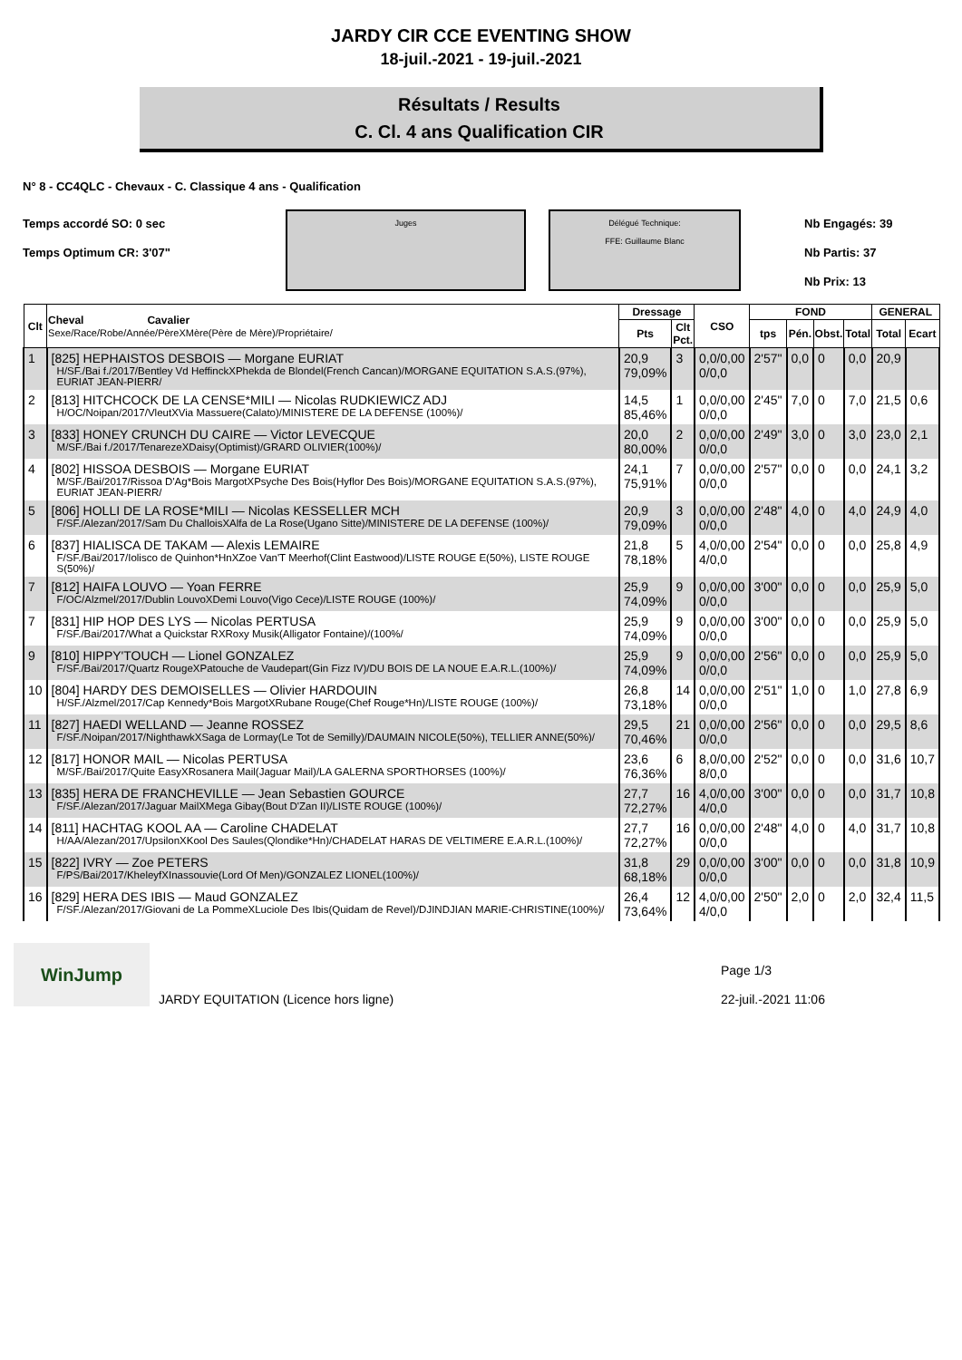JARDY CIR CCE EVENTING SHOW
18-juil.-2021 - 19-juil.-2021
Résultats / Results
C. Cl. 4 ans Qualification CIR
N° 8 - CC4QLC - Chevaux - C. Classique 4 ans - Qualification
Temps accordé SO: 0 sec
Temps Optimum CR: 3'07"
Juges Délégué Technique:
FFE: Guillaume Blanc
Nb Engagés: 39
Nb Partis: 37
Nb Prix: 13
| Clt | Cheval Cavalier Sexe/Race/Robe/Année/PèreXMère(Père de Mère)/Propriétaire/ | Dressage | | CSO | FOND | | | | GENERAL | |
| --- | --- | --- | --- | --- | --- | --- | --- | --- | --- | --- |
| | | Pts | Clt Pct. | | tps | Pén. | Obst. | Total | Total | Ecart |
| 1 | [825] HEPHAISTOS DESBOIS — Morgane EURIAT H/SF./Bai f./2017/Bentley Vd HeffinckXPhekda de Blondel(French Cancan)/MORGANE EQUITATION S.A.S.(97%), EURIAT JEAN-PIERR/ | 20,9 79,09% | 3 | 0,0/0,00 0/0,0 | 2'57" | 0,0 | 0 | 0,0 | 20,9 | |
| 2 | [813] HITCHCOCK DE LA CENSE*MILI — Nicolas RUDKIEWICZ ADJ H/OC/Noipan/2017/VleutXVia Massuere(Calato)/MINISTERE DE LA DEFENSE (100%)/ | 14,5 85,46% | 1 | 0,0/0,00 0/0,0 | 2'45" | 7,0 | 0 | 7,0 | 21,5 | 0,6 |
| 3 | [833] HONEY CRUNCH DU CAIRE — Victor LEVECQUE M/SF./Bai f./2017/TenarezeXDaisy(Optimist)/GRARD OLIVIER(100%)/ | 20,0 80,00% | 2 | 0,0/0,00 0/0,0 | 2'49" | 3,0 | 0 | 3,0 | 23,0 | 2,1 |
| 4 | [802] HISSOA DESBOIS — Morgane EURIAT M/SF./Bai/2017/Rissoa D'Ag*Bois MargotXPsyche Des Bois(Hyflor Des Bois)/MORGANE EQUITATION S.A.S.(97%), EURIAT JEAN-PIERR/ | 24,1 75,91% | 7 | 0,0/0,00 0/0,0 | 2'57" | 0,0 | 0 | 0,0 | 24,1 | 3,2 |
| 5 | [806] HOLLI DE LA ROSE*MILI — Nicolas KESSELLER MCH F/SF./Alezan/2017/Sam Du ChalloisXAlfa de La Rose(Ugano Sitte)/MINISTERE DE LA DEFENSE (100%)/ | 20,9 79,09% | 3 | 0,0/0,00 0/0,0 | 2'48" | 4,0 | 0 | 4,0 | 24,9 | 4,0 |
| 6 | [837] HIALISCA DE TAKAM — Alexis LEMAIRE F/SF./Bai/2017/Iolisco de Quinhon*HnXZoe Van'T Meerhof(Clint Eastwood)/LISTE ROUGE E(50%), LISTE ROUGE S(50%)/ | 21,8 78,18% | 5 | 4,0/0,00 4/0,0 | 2'54" | 0,0 | 0 | 0,0 | 25,8 | 4,9 |
| 7 | [812] HAIFA LOUVO — Yoan FERRE F/OC/Alzmel/2017/Dublin LouvoXDemi Louvo(Vigo Cece)/LISTE ROUGE (100%)/ | 25,9 74,09% | 9 | 0,0/0,00 0/0,0 | 3'00" | 0,0 | 0 | 0,0 | 25,9 | 5,0 |
| 7 | [831] HIP HOP DES LYS — Nicolas PERTUSA F/SF./Bai/2017/What a Quickstar RXRoxy Musik(Alligator Fontaine)/(100%/ | 25,9 74,09% | 9 | 0,0/0,00 0/0,0 | 3'00" | 0,0 | 0 | 0,0 | 25,9 | 5,0 |
| 9 | [810] HIPPY'TOUCH — Lionel GONZALEZ F/SF./Bai/2017/Quartz RougeXPatouche de Vaudepart(Gin Fizz IV)/DU BOIS DE LA NOUE E.A.R.L.(100%)/ | 25,9 74,09% | 9 | 0,0/0,00 0/0,0 | 2'56" | 0,0 | 0 | 0,0 | 25,9 | 5,0 |
| 10 | [804] HARDY DES DEMOISELLES — Olivier HARDOUIN H/SF./Alzmel/2017/Cap Kennedy*Bois MargotXRubane Rouge(Chef Rouge*Hn)/LISTE ROUGE (100%)/ | 26,8 73,18% | 14 | 0,0/0,00 0/0,0 | 2'51" | 1,0 | 0 | 1,0 | 27,8 | 6,9 |
| 11 | [827] HAEDI WELLAND — Jeanne ROSSEZ F/SF./Noipan/2017/NighthawkXSaga de Lormay(Le Tot de Semilly)/DAUMAIN NICOLE(50%), TELLIER ANNE(50%)/ | 29,5 70,46% | 21 | 0,0/0,00 0/0,0 | 2'56" | 0,0 | 0 | 0,0 | 29,5 | 8,6 |
| 12 | [817] HONOR MAIL — Nicolas PERTUSA M/SF./Bai/2017/Quite EasyXRosanera Mail(Jaguar Mail)/LA GALERNA SPORTHORSES (100%)/ | 23,6 76,36% | 6 | 8,0/0,00 8/0,0 | 2'52" | 0,0 | 0 | 0,0 | 31,6 | 10,7 |
| 13 | [835] HERA DE FRANCHEVILLE — Jean Sebastien GOURCE F/SF./Alezan/2017/Jaguar MailXMega Gibay(Bout D'Zan II)/LISTE ROUGE (100%)/ | 27,7 72,27% | 16 | 4,0/0,00 4/0,0 | 3'00" | 0,0 | 0 | 0,0 | 31,7 | 10,8 |
| 14 | [811] HACHTAG KOOL AA — Caroline CHADELAT H/AA/Alezan/2017/UpsilonXKool Des Saules(Qlondike*Hn)/CHADELAT HARAS DE VELTIMERE E.A.R.L.(100%)/ | 27,7 72,27% | 16 | 0,0/0,00 0/0,0 | 2'48" | 4,0 | 0 | 4,0 | 31,7 | 10,8 |
| 15 | [822] IVRY — Zoe PETERS F/PS/Bai/2017/KheleyfXInassouvie(Lord Of Men)/GONZALEZ LIONEL(100%)/ | 31,8 68,18% | 29 | 0,0/0,00 0/0,0 | 3'00" | 0,0 | 0 | 0,0 | 31,8 | 10,9 |
| 16 | [829] HERA DES IBIS — Maud GONZALEZ F/SF./Alezan/2017/Giovani de La PommeXLuciole Des Ibis(Quidam de Revel)/DJINDJIAN MARIE-CHRISTINE(100%)/ | 26,4 73,64% | 12 | 4,0/0,00 4/0,0 | 2'50" | 2,0 | 0 | 2,0 | 32,4 | 11,5 |
WinJump
JARDY EQUITATION (Licence hors ligne)
Page 1/3
22-juil.-2021 11:06